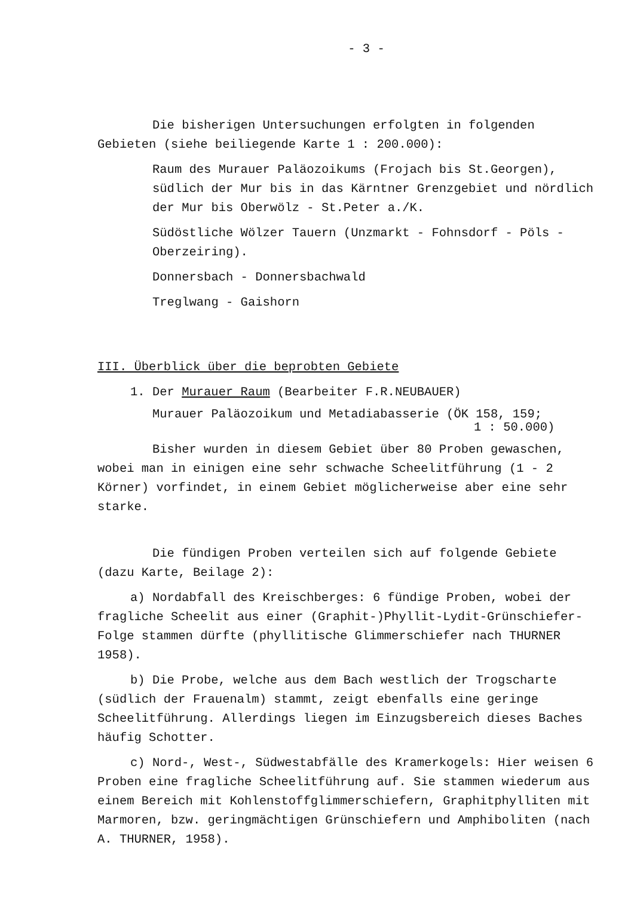- 3 -
Die bisherigen Untersuchungen erfolgten in folgenden Gebieten (siehe beiliegende Karte 1 : 200.000):
Raum des Murauer Paläozoikums (Frojach bis St.Georgen), südlich der Mur bis in das Kärntner Grenzgebiet und nördlich der Mur bis Oberwölz - St.Peter a./K.
Südöstliche Wölzer Tauern (Unzmarkt - Fohnsdorf - Pöls - Oberzeiring).
Donnersbach - Donnersbachwald
Treglwang - Gaishorn
III. Überblick über die beprobten Gebiete
1. Der Murauer Raum (Bearbeiter F.R.NEUBAUER)
Murauer Paläozoikum und Metadiabasserie (ÖK 158, 159;
1 : 50.000)
Bisher wurden in diesem Gebiet über 80 Proben gewaschen, wobei man in einigen eine sehr schwache Scheelitführung (1 - 2 Körner) vorfindet, in einem Gebiet möglicherweise aber eine sehr starke.
Die fündigen Proben verteilen sich auf folgende Gebiete (dazu Karte, Beilage 2):
a) Nordabfall des Kreischberges: 6 fündige Proben, wobei der fragliche Scheelit aus einer (Graphit-)Phyllit-Lydit-Grünschiefer-Folge stammen dürfte (phyllitische Glimmerschiefer nach THURNER 1958).
b) Die Probe, welche aus dem Bach westlich der Trogscharte (südlich der Frauenalm) stammt, zeigt ebenfalls eine geringe Scheelitführung. Allerdings liegen im Einzugsbereich dieses Baches häufig Schotter.
c) Nord-, West-, Südwestabfälle des Kramerkogels: Hier weisen 6 Proben eine fragliche Scheelitführung auf. Sie stammen wiederum aus einem Bereich mit Kohlenstoffglimmerschiefern, Graphitphylliten mit Marmoren, bzw. geringmächtigen Grünschiefern und Amphiboliten (nach A. THURNER, 1958).